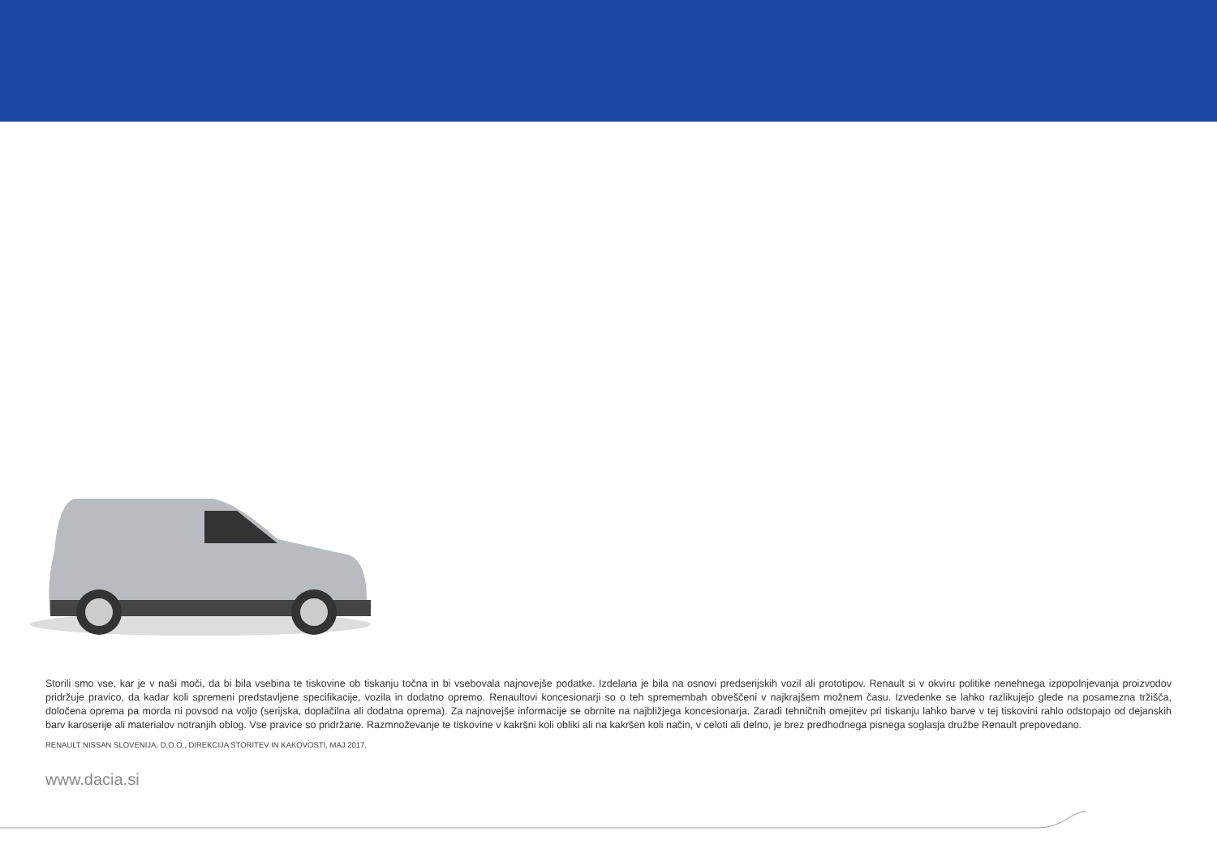Storili smo vse, kar je v naši moči, da bi bila vsebina te tiskovine ob tiskanju točna in bi vsebovala najnovejše podatke. Izdelana je bila na osnovi predserijskih vozil ali prototipov. Renault si v okviru politike nenehnega izpopolnjevanja proizvodov pridržuje pravico, da kadar koli spremeni predstavljene specifikacije, vozila in dodatno opremo. Renaultovi koncesionarji so o teh spremembah obveščeni v najkrajšem možnem času. Izvedenke se lahko razlikujejo glede na posamezna tržišča, določena oprema pa morda ni povsod na voljo (serijska, doplačilna ali dodatna oprema). Za najnovejše informacije se obrnite na najbližjega koncesionarja. Zaradi tehničnih omejitev pri tiskanju lahko barve v tej tiskovini rahlo odstopajo od dejanskih barv karoserije ali materialov notranjih oblog. Vse pravice so pridržane. Razmnoževanje te tiskovine v kakršni koli obliki ali na kakršen koli način, v celoti ali delno, je brez predhodnega pisnega soglasja družbe Renault prepovedano.
RENAULT NISSAN SLOVENIJA, D.O.O., DIREKCIJA STORITEV IN KAKOVOSTI, MAJ 2017.
www.dacia.si